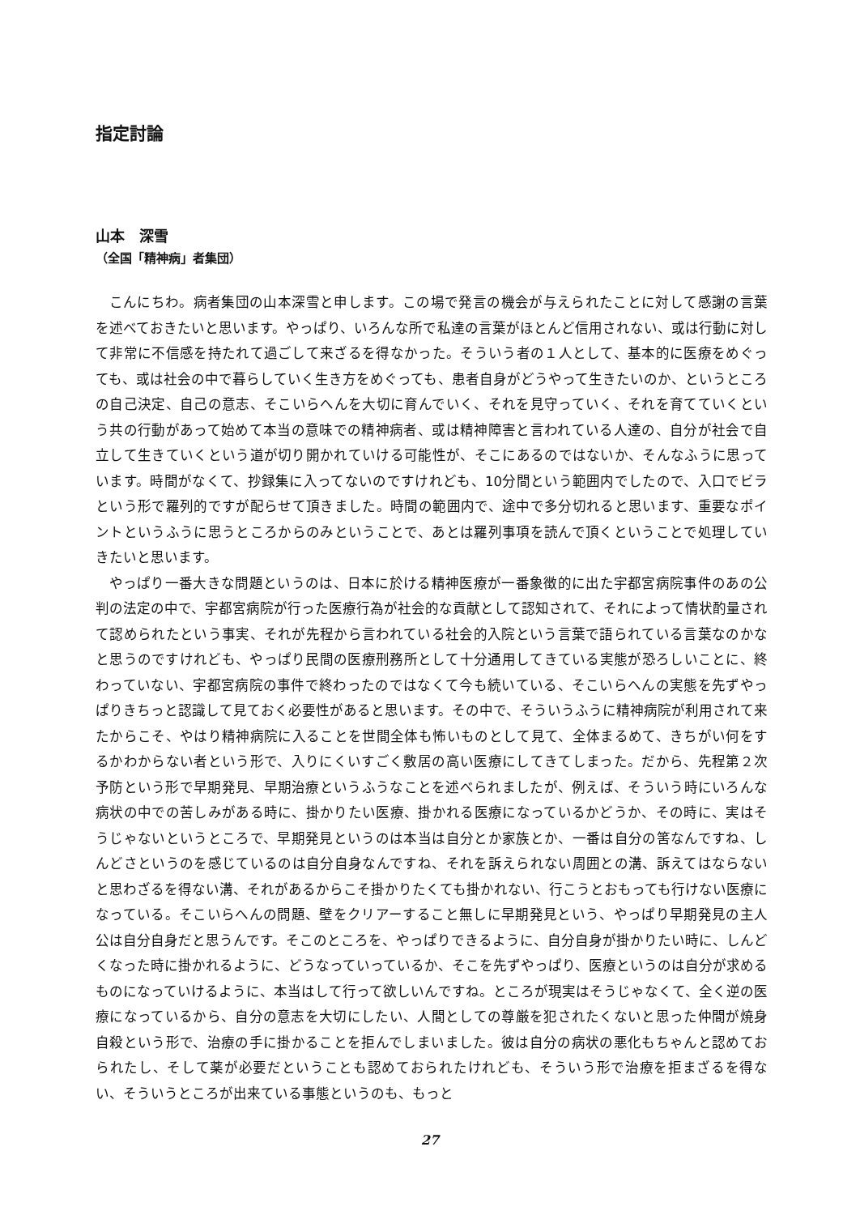指定討論
山本　深雪
（全国「精神病」者集団）
こんにちわ。病者集団の山本深雪と申します。この場で発言の機会が与えられたことに対して感謝の言葉を述べておきたいと思います。やっぱり、いろんな所で私達の言葉がほとんど信用されない、或は行動に対して非常に不信感を持たれて過ごして来ざるを得なかった。そういう者の１人として、基本的に医療をめぐっても、或は社会の中で暮らしていく生き方をめぐっても、患者自身がどうやって生きたいのか、というところの自己決定、自己の意志、そこいらへんを大切に育んでいく、それを見守っていく、それを育てていくという共の行動があって始めて本当の意味での精神病者、或は精神障害と言われている人達の、自分が社会で自立して生きていくという道が切り開かれていける可能性が、そこにあるのではないか、そんなふうに思っています。時間がなくて、抄録集に入ってないのですけれども、10分間という範囲内でしたので、入口でビラという形で羅列的ですが配らせて頂きました。時間の範囲内で、途中で多分切れると思います、重要なポイントというふうに思うところからのみということで、あとは羅列事項を読んで頂くということで処理していきたいと思います。
やっぱり一番大きな問題というのは、日本に於ける精神医療が一番象徴的に出た宇都宮病院事件のあの公判の法定の中で、宇都宮病院が行った医療行為が社会的な貢献として認知されて、それによって情状酌量されて認められたという事実、それが先程から言われている社会的入院という言葉で語られている言葉なのかなと思うのですけれども、やっぱり民間の医療刑務所として十分通用してきている実態が恐ろしいことに、終わっていない、宇都宮病院の事件で終わったのではなくて今も続いている、そこいらへんの実態を先ずやっぱりきちっと認識して見ておく必要性があると思います。その中で、そういうふうに精神病院が利用されて来たからこそ、やはり精神病院に入ることを世間全体も怖いものとして見て、全体まるめて、きちがい何をするかわからない者という形で、入りにくいすごく敷居の高い医療にしてきてしまった。だから、先程第２次予防という形で早期発見、早期治療というふうなことを述べられましたが、例えば、そういう時にいろんな病状の中での苦しみがある時に、掛かりたい医療、掛かれる医療になっているかどうか、その時に、実はそうじゃないというところで、早期発見というのは本当は自分とか家族とか、一番は自分の筈なんですね、しんどさというのを感じているのは自分自身なんですね、それを訴えられない周囲との溝、訴えてはならないと思わざるを得ない溝、それがあるからこそ掛かりたくても掛かれない、行こうとおもっても行けない医療になっている。そこいらへんの問題、壁をクリアーすること無しに早期発見という、やっぱり早期発見の主人公は自分自身だと思うんです。そこのところを、やっぱりできるように、自分自身が掛かりたい時に、しんどくなった時に掛かれるように、どうなっていっているか、そこを先ずやっぱり、医療というのは自分が求めるものになっていけるように、本当はして行って欲しいんですね。ところが現実はそうじゃなくて、全く逆の医療になっているから、自分の意志を大切にしたい、人間としての尊厳を犯されたくないと思った仲間が焼身自殺という形で、治療の手に掛かることを拒んでしまいました。彼は自分の病状の悪化もちゃんと認めておられたし、そして薬が必要だということも認めておられたけれども、そういう形で治療を拒まざるを得ない、そういうところが出来ている事態というのも、もっと
27